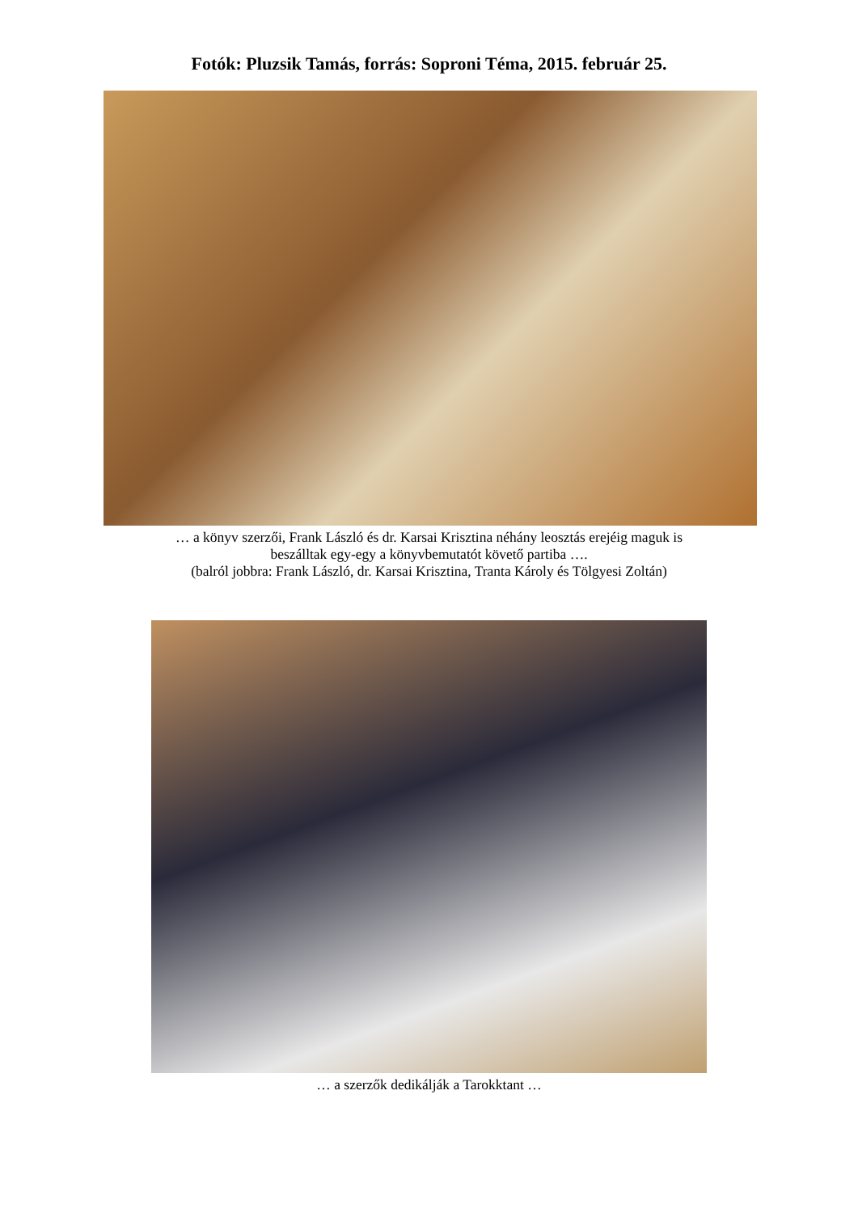Fotók: Pluzsik Tamás, forrás: Soproni Téma, 2015. február 25.
… a könyv szerzői, Frank László és dr. Karsai Krisztina néhány leosztás erejéig maguk is
beszálltak egy-egy a könyvbemutatót követő partiba ….
(balról jobbra: Frank László, dr. Karsai Krisztina, Tranta Károly és Tölgyesi Zoltán)
… a szerzők dedikálják a Tarokktant …